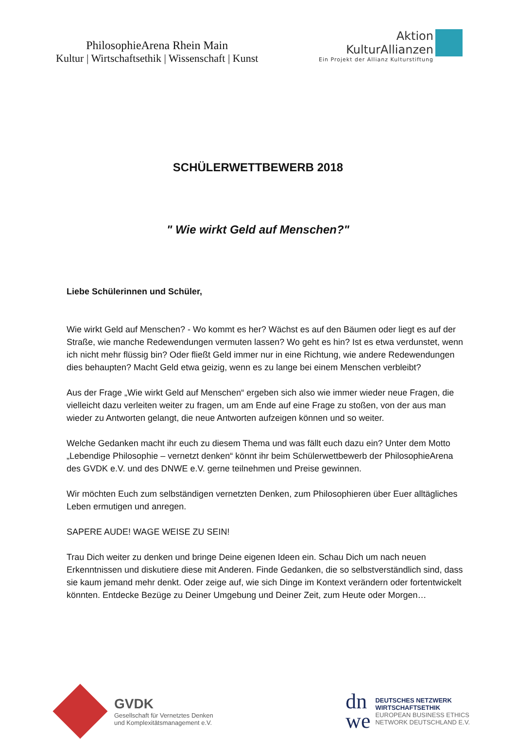PhilosophieArena Rhein Main
Kultur | Wirtschaftsethik | Wissenschaft | Kunst
Aktion
KulturAllianzen
Ein Projekt der Allianz Kulturstiftung
SCHÜLERWETTBEWERB 2018
" Wie wirkt Geld auf Menschen?"
Liebe Schülerinnen und Schüler,
Wie wirkt Geld auf Menschen? - Wo kommt es her? Wächst es auf den Bäumen oder liegt es auf der Straße, wie manche Redewendungen vermuten lassen? Wo geht es hin? Ist es etwa verdunstet, wenn ich nicht mehr flüssig bin? Oder fließt Geld immer nur in eine Richtung, wie andere Redewendungen dies behaupten? Macht Geld etwa geizig, wenn es zu lange bei einem Menschen verbleibt?
Aus der Frage „Wie wirkt Geld auf Menschen“ ergeben sich also wie immer wieder neue Fragen, die vielleicht dazu verleiten weiter zu fragen, um am Ende auf eine Frage zu stoßen, von der aus man wieder zu Antworten gelangt, die neue Antworten aufzeigen können und so weiter.
Welche Gedanken macht ihr euch zu diesem Thema und was fällt euch dazu ein? Unter dem Motto „Lebendige Philosophie – vernetzt denken“ könnt ihr beim Schülerwettbewerb der PhilosophieArena des GVDK e.V. und des DNWE e.V. gerne teilnehmen und Preise gewinnen.
Wir möchten Euch zum selbständigen vernetzten Denken, zum Philosophieren über Euer alltägliches Leben ermutigen und anregen.
SAPERE AUDE! WAGE WEISE ZU SEIN!
Trau Dich weiter zu denken und bringe Deine eigenen Ideen ein. Schau Dich um nach neuen Erkenntnissen und diskutiere diese mit Anderen. Finde Gedanken, die so selbstverständlich sind, dass sie kaum jemand mehr denkt. Oder zeige auf, wie sich Dinge im Kontext verändern oder fortentwickelt könnten. Entdecke Bezüge zu Deiner Umgebung und Deiner Zeit, zum Heute oder Morgen…
GVDK
Gesellschaft für Vernetztes Denken
und Komplexitätsmanagement e.V.
dn
we
DEUTSCHES NETZWERK
WIRTSCHAFTSETHIK
EUROPEAN BUSINESS ETHICS
NETWORK DEUTSCHLAND E.V.